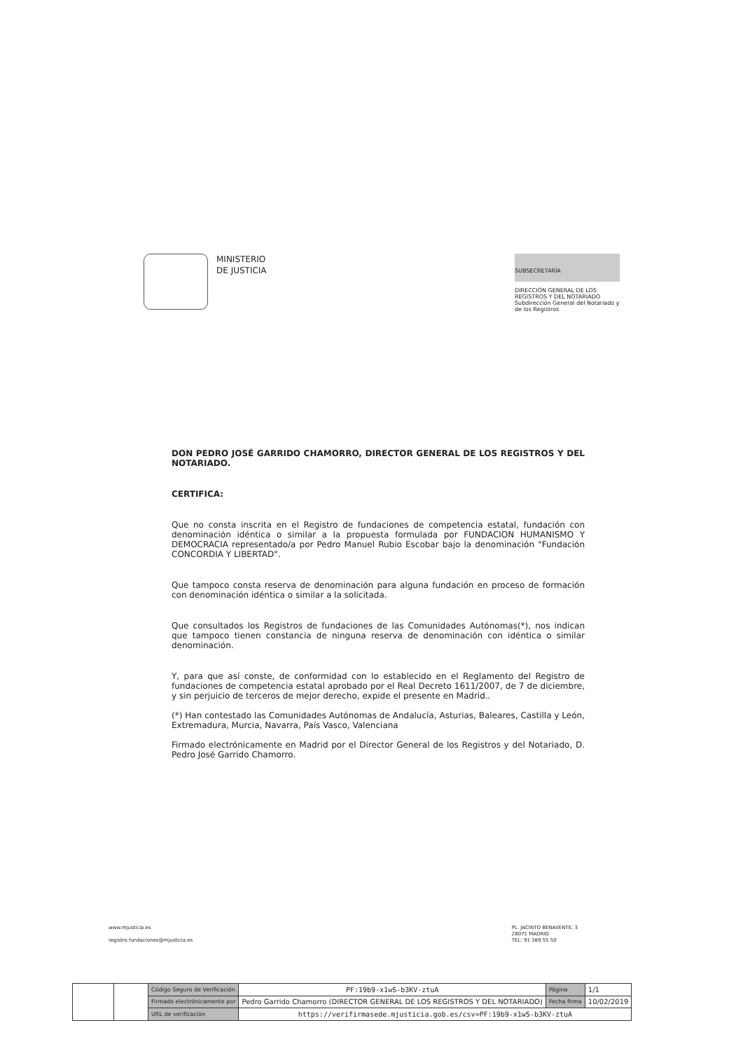MINISTERIO
DE JUSTICIA
SUBSECRETARÍA
DIRECCIÓN GENERAL DE LOS REGISTROS Y DEL NOTARIADO
Subdirección General del Notariado y de los Registros
DON PEDRO JOSÉ GARRIDO CHAMORRO, DIRECTOR GENERAL DE LOS REGISTROS Y DEL NOTARIADO.
CERTIFICA:
Que no consta inscrita en el Registro de fundaciones de competencia estatal, fundación con denominación idéntica o similar a la propuesta formulada por FUNDACION HUMANISMO Y DEMOCRACIA representado/a por Pedro Manuel Rubio Escobar bajo la denominación "Fundación CONCORDIA Y LIBERTAD".
Que tampoco consta reserva de denominación para alguna fundación en proceso de formación con denominación idéntica o similar a la solicitada.
Que consultados los Registros de fundaciones de las Comunidades Autónomas(*), nos indican que tampoco tienen constancia de ninguna reserva de denominación con idéntica o similar denominación.
Y, para que así conste, de conformidad con lo establecido en el Reglamento del Registro de fundaciones de competencia estatal aprobado por el Real Decreto 1611/2007, de 7 de diciembre, y sin perjuicio de terceros de mejor derecho, expide el presente en Madrid..
(*) Han contestado las Comunidades Autónomas de Andalucía, Asturias, Baleares, Castilla y León, Extremadura, Murcia, Navarra, País Vasco, Valenciana
Firmado electrónicamente en Madrid por el Director General de los Registros y del Notariado, D. Pedro José Garrido Chamorro.
www.mjusticia.es
registro.fundaciones@mjusticia.es
PL. JACINTO BENAVENTE, 3
28071 MADRID
TEL: 91 389 55 50
| | | Código Seguro de Verificación | PF:19b9-x1wS-b3KV-ztuA | Página | 1/1 |
| | | Firmado electrónicamente por | Pedro Garrido Chamorro (DIRECTOR GENERAL DE LOS REGISTROS Y DEL NOTARIADO) | Fecha firma | 10/02/2019 |
| | | URL de verificación | https://verifirmasede.mjusticia.gob.es/csv=PF:19b9-x1wS-b3KV-ztuA | | |